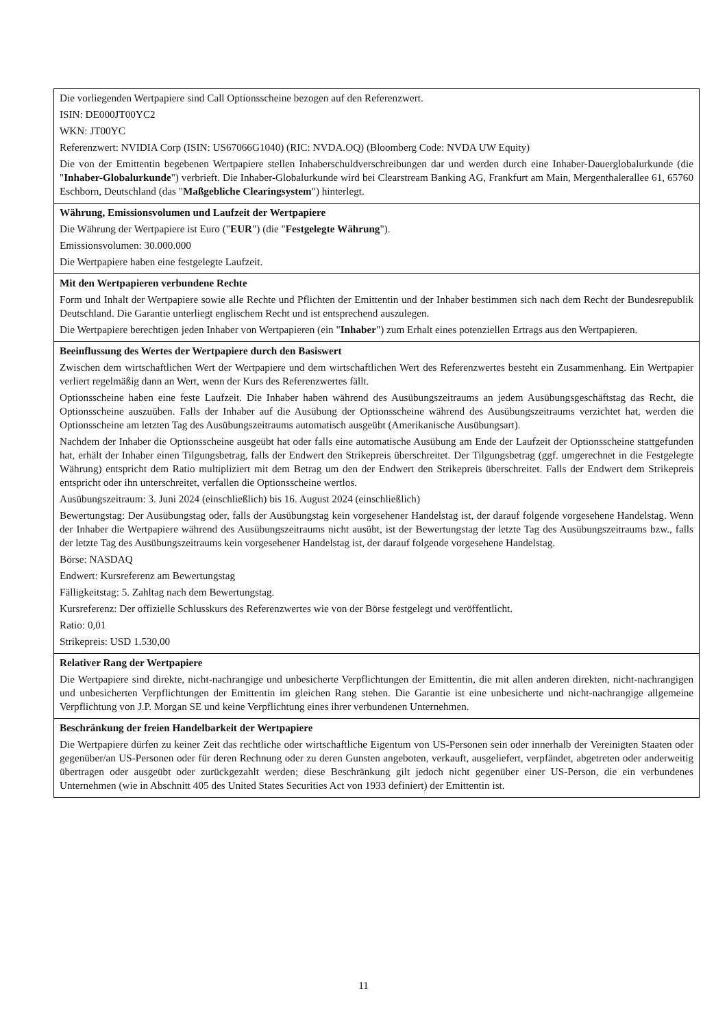| Die vorliegenden Wertpapiere sind Call Optionsscheine bezogen auf den Referenzwert. ISIN: DE000JT00YC2 WKN: JT00YC Referenzwert: NVIDIA Corp (ISIN: US67066G1040) (RIC: NVDA.OQ) (Bloomberg Code: NVDA UW Equity) Die von der Emittentin begebenen Wertpapiere stellen Inhaberschuldverschreibungen dar und werden durch eine Inhaber-Dauerglobalurkunde (die " Inhaber-Globalurkunde ") verbrieft. Die Inhaber-Globalurkunde wird bei Clearstream Banking AG, Frankfurt am Main, Mergenthalerallee 61, 65760 Eschborn, Deutschland (das " Maßgebliche Clearingsystem ") hinterlegt. |
| Währung, Emissionsvolumen und Laufzeit der Wertpapiere Die Währung der Wertpapiere ist Euro (" EUR ") (die " Festgelegte Währung "). Emissionsvolumen: 30.000.000 Die Wertpapiere haben eine festgelegte Laufzeit. |
| Mit den Wertpapieren verbundene Rechte Form und Inhalt der Wertpapiere sowie alle Rechte und Pflichten der Emittentin und der Inhaber bestimmen sich nach dem Recht der Bundesrepublik Deutschland. Die Garantie unterliegt englischem Recht und ist entsprechend auszulegen. Die Wertpapiere berechtigen jeden Inhaber von Wertpapieren (ein " Inhaber ") zum Erhalt eines potenziellen Ertrags aus den Wertpapieren. |
| Beeinflussung des Wertes der Wertpapiere durch den Basiswert Zwischen dem wirtschaftlichen Wert der Wertpapiere und dem wirtschaftlichen Wert des Referenzwertes besteht ein Zusammenhang. Ein Wertpapier verliert regelmäßig dann an Wert, wenn der Kurs des Referenzwertes fällt. Optionsscheine haben eine feste Laufzeit. Die Inhaber haben während des Ausübungszeitraums an jedem Ausübungsgeschäftstag das Recht, die Optionsscheine auszuüben. Falls der Inhaber auf die Ausübung der Optionsscheine während des Ausübungszeitraums verzichtet hat, werden die Optionsscheine am letzten Tag des Ausübungszeitraums automatisch ausgeübt (Amerikanische Ausübungsart). Nachdem der Inhaber die Optionsscheine ausgeübt hat oder falls eine automatische Ausübung am Ende der Laufzeit der Optionsscheine stattgefunden hat, erhält der Inhaber einen Tilgungsbetrag, falls der Endwert den Strikepreis überschreitet. Der Tilgungsbetrag (ggf. umgerechnet in die Festgelegte Währung) entspricht dem Ratio multipliziert mit dem Betrag um den der Endwert den Strikepreis überschreitet. Falls der Endwert dem Strikepreis entspricht oder ihn unterschreitet, verfallen die Optionsscheine wertlos. Ausübungszeitraum: 3. Juni 2024 (einschließlich) bis 16. August 2024 (einschließlich) Bewertungstag: Der Ausübungstag oder, falls der Ausübungstag kein vorgesehener Handelstag ist, der darauf folgende vorgesehene Handelstag. Wenn der Inhaber die Wertpapiere während des Ausübungszeitraums nicht ausübt, ist der Bewertungstag der letzte Tag des Ausübungszeitraums bzw., falls der letzte Tag des Ausübungszeitraums kein vorgesehener Handelstag ist, der darauf folgende vorgesehene Handelstag. Börse: NASDAQ Endwert: Kursreferenz am Bewertungstag Fälligkeitstag: 5. Zahltag nach dem Bewertungstag. Kursreferenz: Der offizielle Schlusskurs des Referenzwertes wie von der Börse festgelegt und veröffentlicht. Ratio: 0,01 Strikepreis: USD 1.530,00 |
| Relativer Rang der Wertpapiere Die Wertpapiere sind direkte, nicht-nachrangige und unbesicherte Verpflichtungen der Emittentin, die mit allen anderen direkten, nicht-nachrangigen und unbesicherten Verpflichtungen der Emittentin im gleichen Rang stehen. Die Garantie ist eine unbesicherte und nicht-nachrangige allgemeine Verpflichtung von J.P. Morgan SE und keine Verpflichtung eines ihrer verbundenen Unternehmen. |
| Beschränkung der freien Handelbarkeit der Wertpapiere Die Wertpapiere dürfen zu keiner Zeit das rechtliche oder wirtschaftliche Eigentum von US-Personen sein oder innerhalb der Vereinigten Staaten oder gegenüber/an US-Personen oder für deren Rechnung oder zu deren Gunsten angeboten, verkauft, ausgeliefert, verpfändet, abgetreten oder anderweitig übertragen oder ausgeübt oder zurückgezahlt werden; diese Beschränkung gilt jedoch nicht gegenüber einer US-Person, die ein verbundenes Unternehmen (wie in Abschnitt 405 des United States Securities Act von 1933 definiert) der Emittentin ist. |
11